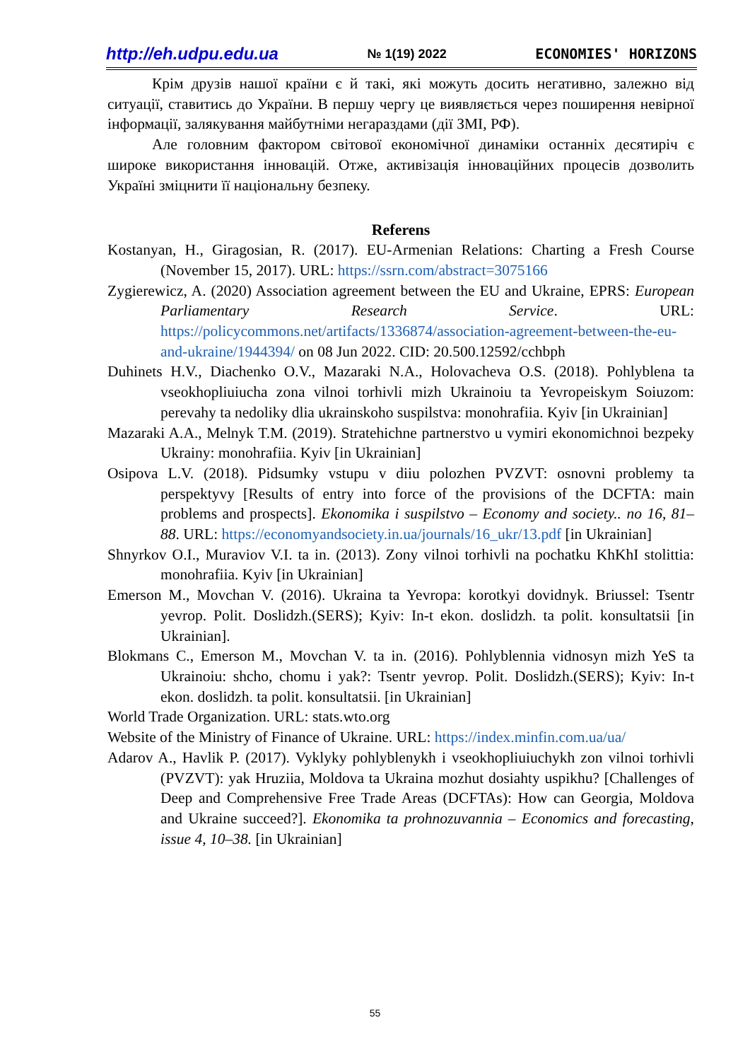http://eh.udpu.edu.ua № 1(19) 2022 ECONOMIES' HORIZONS
Крім друзів нашої країни є й такі, які можуть досить негативно, залежно від ситуації, ставитись до України. В першу чергу це виявляється через поширення невірної інформації, залякування майбутніми негараздами (дії ЗМІ, РФ).
Але головним фактором світової економічної динаміки останніх десятиріч є широке використання інновацій. Отже, активізація інноваційних процесів дозволить Україні зміцнити її національну безпеку.
Referens
Kostanyan, H., Giragosian, R. (2017). EU-Armenian Relations: Charting a Fresh Course (November 15, 2017). URL: https://ssrn.com/abstract=3075166
Zygierewicz, A. (2020) Association agreement between the EU and Ukraine, EPRS: European Parliamentary Research Service. URL: https://policycommons.net/artifacts/1336874/association-agreement-between-the-eu-and-ukraine/1944394/ on 08 Jun 2022. CID: 20.500.12592/cchbph
Duhinets H.V., Diachenko O.V., Mazaraki N.A., Holovacheva O.S. (2018). Pohlyblena ta vseokhopliuiucha zona vilnoi torhivli mizh Ukrainoiu ta Yevropeiskym Soiuzom: perevahy ta nedoliky dlia ukrainskoho suspilstva: monohrafiia. Kyiv [in Ukrainian]
Mazaraki A.A., Melnyk T.M. (2019). Stratehichne partnerstvo u vymiri ekonomichnoi bezpeky Ukrainy: monohrafiia. Kyiv [in Ukrainian]
Osipova L.V. (2018). Pidsumky vstupu v diiu polozhen PVZVT: osnovni problemy ta perspektyvy [Results of entry into force of the provisions of the DCFTA: main problems and prospects]. Ekonomika i suspilstvo – Economy and society.. no 16, 81–88. URL: https://economyandsociety.in.ua/journals/16_ukr/13.pdf [in Ukrainian]
Shnyrkov O.I., Muraviov V.I. ta in. (2013). Zony vilnoi torhivli na pochatku KhKhI stolittia: monohrafiia. Kyiv [in Ukrainian]
Emerson M., Movchan V. (2016). Ukraina ta Yevropa: korotkyi dovidnyk. Briussel: Tsentr yevrop. Polit. Doslidzh.(SERS); Kyiv: In-t ekon. doslidzh. ta polit. konsultatsii [in Ukrainian].
Blokmans C., Emerson M., Movchan V. ta in. (2016). Pohlyblennia vidnosyn mizh YeS ta Ukrainoiu: shcho, chomu i yak?: Tsentr yevrop. Polit. Doslidzh.(SERS); Kyiv: In-t ekon. doslidzh. ta polit. konsultatsii. [in Ukrainian]
World Trade Organization. URL: stats.wto.org
Website of the Ministry of Finance of Ukraine. URL: https://index.minfin.com.ua/ua/
Adarov A., Havlik P. (2017). Vyklyky pohlyblenykh i vseokhopliuiuchykh zon vilnoi torhivli (PVZVT): yak Hruziia, Moldova ta Ukraina mozhut dosiahty uspikhu? [Challenges of Deep and Comprehensive Free Trade Areas (DCFTAs): How can Georgia, Moldova and Ukraine succeed?]. Ekonomika ta prohnozuvannia – Economics and forecasting, issue 4, 10–38. [in Ukrainian]
55